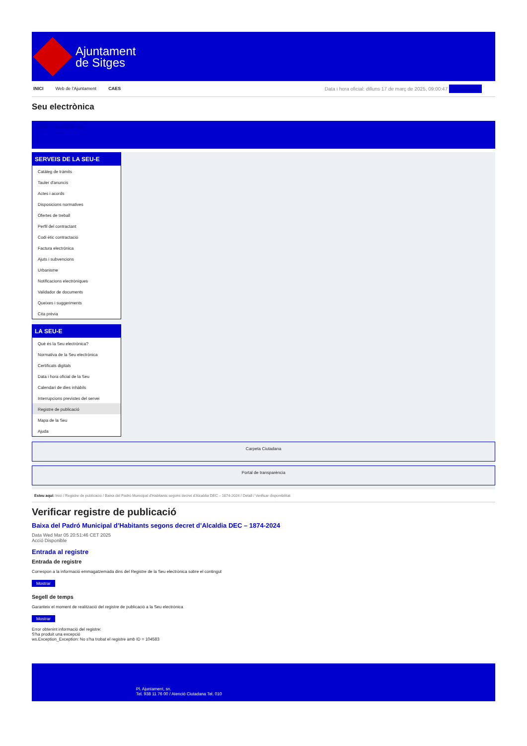Ajuntament
de Sitges
INICI Web de l'Ajuntament CAES Data i hora oficial: dilluns 17 de març de 2025, 09:00:47 Sindicatura
Seu electrònica
Obtenir còpia autèntica
SERVEIS DE LA SEU-E
Catàleg de tràmits
Tauler d'anuncis
Actes i acords
Disposicions normatives
Ofertes de treball
Perfil del contractant
Codi ètic contractació
Factura electrònica
Ajuts i subvencions
Urbanisme
Notificacions electròniques
Validador de documents
Queixes i suggeriments
Cita prèvia
LA SEU-E
Què és la Seu electrònica?
Normativa de la Seu electrònica
Certificats digitals
Data i hora oficial de la Seu
Calendari de dies inhàbils
Interrupcions previstes del servei
Registre de publicació
Mapa de la Seu
Ajuda
Carpeta Ciutadana
Portal de transparència
Esteu aquí: Inici / Registre de publicació / Baixa del Padró Municipal d'Habitants segons decret d'Alcaldia DEC – 1874-2024 / Detall / Verificar disponibilitat
Verificar registre de publicació
Baixa del Padró Municipal d’Habitants segons decret d’Alcaldia DEC – 1874-2024
Data Wed Mar 05 20:51:46 CET 2025
Acció Disponible
Entrada al registre
Entrada de registre
Correspon a la informació emmagatzemada dins del Registre de la Seu electrònica sobre el contingut
Mostrar
Segell de temps
Garanteix el moment de realització del registre de publicació a la Seu electrònica
Mostrar
Error obtenint informació del registre:
S'ha produit una excepció
ws.Exception_Exception: No s'ha trobat el registre amb ID = 104583
Pl. Ajuntament, sn.
Tel. 938 11 76 00 / Atenció Ciutadana Tel. 010